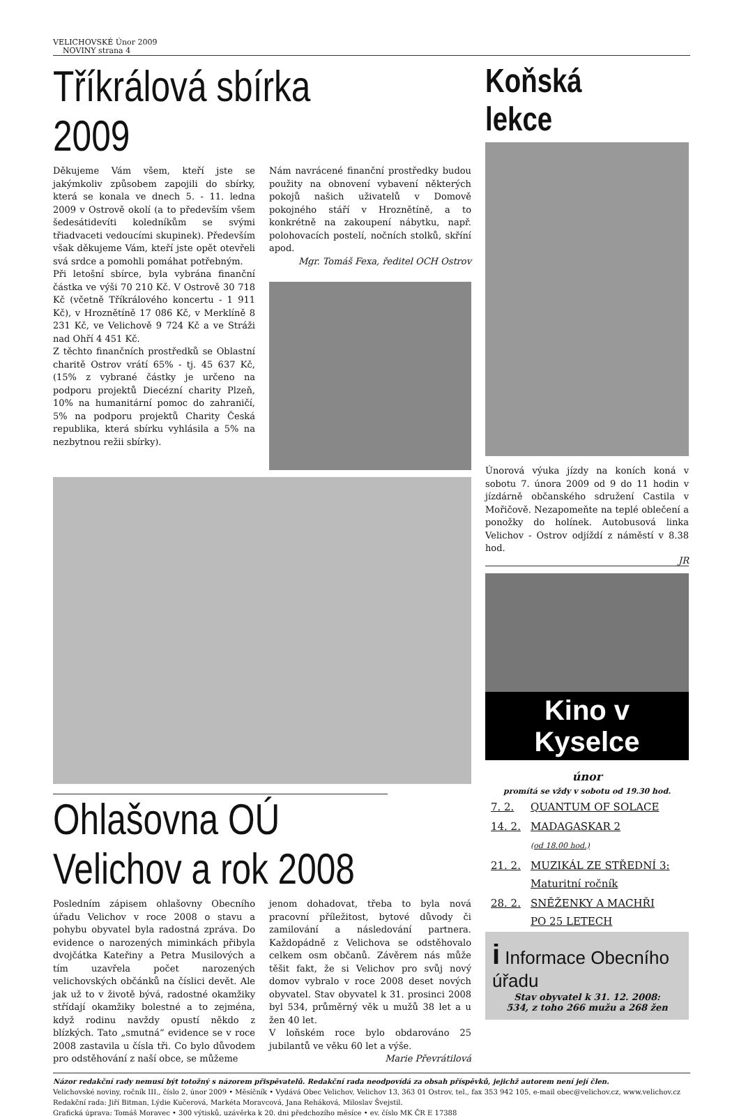VELICHOVSKÉ Únor 2009
NOVINY strana 4
Tříkrálová sbírka 2009
Děkujeme Vám všem, kteří jste se jakýmkoliv způsobem zapojili do sbírky, která se konala ve dnech 5. - 11. ledna 2009 v Ostrově okolí (a to především všem šedesátidevíti koledníkům se svými třiadvaceti vedoucími skupinek). Především však děkujeme Vám, kteří jste opět otevřeli svá srdce a pomohli pomáhat potřebným.
Při letošní sbírce, byla vybrána finanční částka ve výši 70 210 Kč. V Ostrově 30 718 Kč (včetně Tříkrálového koncertu - 1 911 Kč), v Hroznětíně 17 086 Kč, v Merklíně 8 231 Kč, ve Velichově 9 724 Kč a ve Stráži nad Ohří 4 451 Kč.
Z těchto finančních prostředků se Oblastní charitě Ostrov vrátí 65% - tj. 45 637 Kč, (15% z vybrané částky je určeno na podporu projektů Diecézní charity Plzeň, 10% na humanitární pomoc do zahraničí, 5% na podporu projektů Charity Česká republika, která sbírku vyhlásila a 5% na nezbytnou režii sbírky).
Nám navrácené finanční prostředky budou použity na obnovení vybavení některých pokojů našich uživatelů v Domově pokojného stáří v Hroznětíně, a to konkrétně na zakoupení nábytku, např. polohovacích postelí, nočních stolků, skříní apod.
Mgr. Tomáš Fexa, ředitel OCH Ostrov
Ohlašovna OÚ Velichov a rok 2008
Posledním zápisem ohlašovny Obecního úřadu Velichov v roce 2008 o stavu a pohybu obyvatel byla radostná zpráva. Do evidence o narozených miminkách přibyla dvojčátka Kateřiny a Petra Musilových a tím uzavřela počet narozených velichovských občánků na číslici devět. Ale jak už to v životě bývá, radostné okamžiky střídají okamžiky bolestné a to zejména, když rodinu navždy opustí někdo z blízkých. Tato „smutná“ evidence se v roce 2008 zastavila u čísla tři. Co bylo důvodem pro odstěhování z naší obce, se můžeme
jenom dohadovat, třeba to byla nová pracovní příležitost, bytové důvody či zamilování a následování partnera. Každopádně z Velichova se odstěhovalo celkem osm občanů. Závěrem nás může těšit fakt, že si Velichov pro svůj nový domov vybralo v roce 2008 deset nových obyvatel. Stav obyvatel k 31. prosinci 2008 byl 534, průměrný věk u mužů 38 let a u žen 40 let.
V loňském roce bylo obdarováno 25 jubilantů ve věku 60 let a výše.
Marie Převrátilová
Koňská lekce
Únorová výuka jízdy na koních koná v sobotu 7. února 2009 od 9 do 11 hodin v jízdárně občanského sdružení Castila v Mořičově. Nezapomeňte na teplé oblečení a ponožky do holínek. Autobusová linka Velichov - Ostrov odjíždí z náměstí v 8.38 hod.
JR
Kino v Kyselce
únor
promítá se vždy v sobotu od 19.30 hod.
| 7. 2. | QUANTUM OF SOLACE |
| 14. 2. | MADAGASKAR 2 (od 18.00 hod.) |
| 21. 2. | MUZIKÁL ZE STŘEDNÍ 3: Maturitní ročník |
| 28. 2. | SNĚŽENKY A MACHŘI PO 25 LETECH |
i Informace Obecního úřadu
Stav obyvatel k 31. 12. 2008:
534, z toho 266 mužu a 268 žen
Názor redakční rady nemusí být totožný s názorem přispěvatelů. Redakční rada neodpovídá za obsah příspěvků, jejichž autorem není její člen.
Velichovské noviny, ročník III., číslo 2, únor 2009 • Měsíčník • Vydává Obec Velichov, Velichov 13, 363 01 Ostrov, tel., fax 353 942 105, e-mail obec@velichov.cz, www.velichov.cz
Redakční rada: Jiří Bitman, Lýdie Kučerová, Markéta Moravcová, Jana Reháková, Miloslav Švejstil.
Grafická úprava: Tomáš Moravec • 300 výtisků, uzávěrka k 20. dni předchozího měsíce • ev. číslo MK ČR E 17388